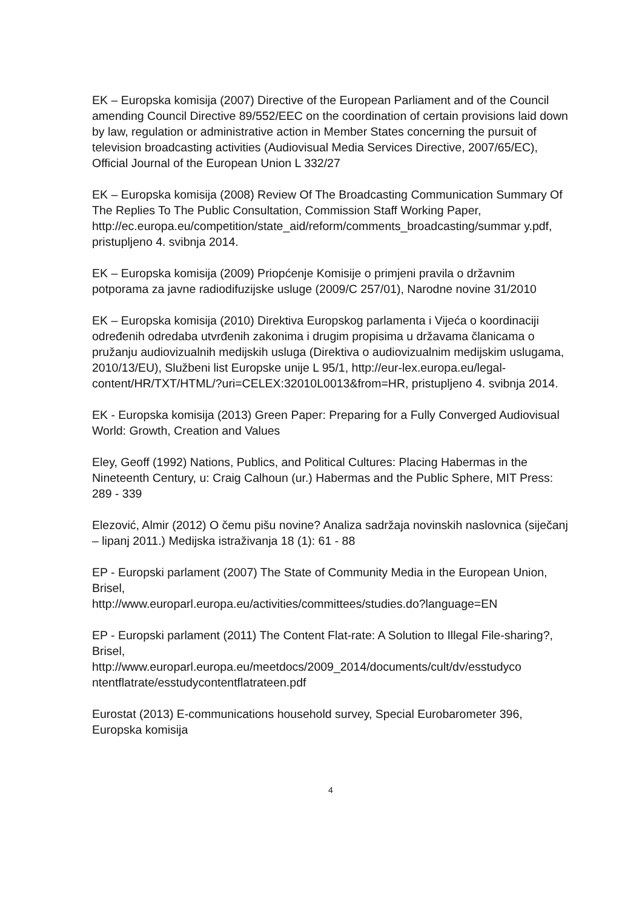EK – Europska komisija (2007) Directive of the European Parliament and of the Council amending Council Directive 89/552/EEC on the coordination of certain provisions laid down by law, regulation or administrative action in Member States concerning the pursuit of television broadcasting activities (Audiovisual Media Services Directive, 2007/65/EC), Official Journal of the European Union L 332/27
EK – Europska komisija (2008) Review Of The Broadcasting Communication Summary Of The Replies To The Public Consultation, Commission Staff Working Paper,
http://ec.europa.eu/competition/state_aid/reform/comments_broadcasting/summar y.pdf, pristupljeno 4. svibnja 2014.
EK – Europska komisija (2009) Priopćenje Komisije o primjeni pravila o državnim potporama za javne radiodifuzijske usluge (2009/C 257/01), Narodne novine 31/2010
EK – Europska komisija (2010) Direktiva Europskog parlamenta i Vijeća o koordinaciji određenih odredaba utvrđenih zakonima i drugim propisima u državama članicama o pružanju audiovizualnih medijskih usluga (Direktiva o audiovizualnim medijskim uslugama, 2010/13/EU), Službeni list Europske unije L 95/1, http://eur-lex.europa.eu/legal-
content/HR/TXT/HTML/?uri=CELEX:32010L0013&from=HR, pristupljeno 4. svibnja 2014.
EK - Europska komisija (2013) Green Paper: Preparing for a Fully Converged Audiovisual World: Growth, Creation and Values
Eley, Geoff (1992) Nations, Publics, and Political Cultures: Placing Habermas in the Nineteenth Century, u: Craig Calhoun (ur.) Habermas and the Public Sphere, MIT Press: 289 - 339
Elezović, Almir (2012) O čemu pišu novine? Analiza sadržaja novinskih naslovnica (siječanj – lipanj 2011.) Medijska istraživanja 18 (1): 61 - 88
EP - Europski parlament (2007) The State of Community Media in the European Union, Brisel,
http://www.europarl.europa.eu/activities/committees/studies.do?language=EN
EP - Europski parlament (2011) The Content Flat-rate: A Solution to Illegal File-sharing?, Brisel,
http://www.europarl.europa.eu/meetdocs/2009_2014/documents/cult/dv/esstudyco ntentflatrate/esstudycontentflatrateen.pdf
Eurostat (2013) E-communications household survey, Special Eurobarometer 396, Europska komisija
4